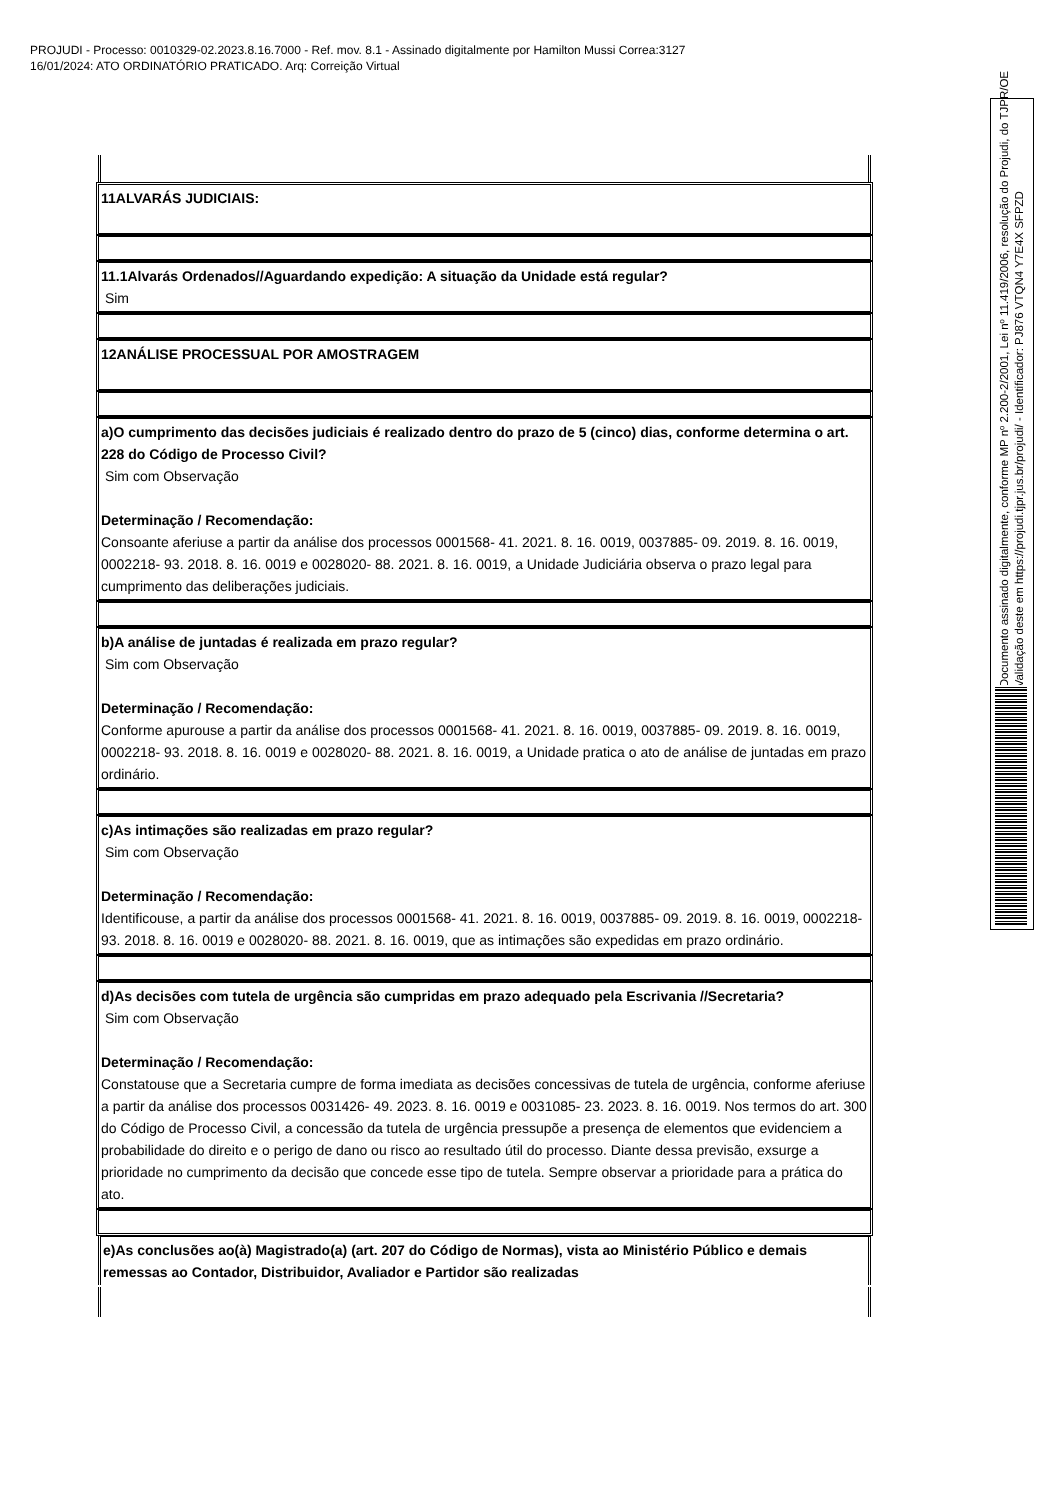PROJUDI - Processo: 0010329-02.2023.8.16.7000 - Ref. mov. 8.1 - Assinado digitalmente por Hamilton Mussi Correa:3127
16/01/2024: ATO ORDINATÓRIO PRATICADO. Arq: Correição Virtual
| 11ALVARÁS JUDICIAIS: |
| 11.1Alvarás Ordenados//Aguardando expedição: A situação da Unidade está regular? Sim |
| 12ANÁLISE PROCESSUAL POR AMOSTRAGEM |
| a)O cumprimento das decisões judiciais é realizado dentro do prazo de 5 (cinco) dias, conforme determina o art. 228 do Código de Processo Civil? Sim com Observação Determinação / Recomendação: Consoante aferiuse a partir da análise dos processos 0001568- 41. 2021. 8. 16. 0019, 0037885- 09. 2019. 8. 16. 0019, 0002218- 93. 2018. 8. 16. 0019 e 0028020- 88. 2021. 8. 16. 0019, a Unidade Judiciária observa o prazo legal para cumprimento das deliberações judiciais. |
| b)A análise de juntadas é realizada em prazo regular? Sim com Observação Determinação / Recomendação: Conforme apurouse a partir da análise dos processos 0001568- 41. 2021. 8. 16. 0019, 0037885- 09. 2019. 8. 16. 0019, 0002218- 93. 2018. 8. 16. 0019 e 0028020- 88. 2021. 8. 16. 0019, a Unidade pratica o ato de análise de juntadas em prazo ordinário. |
| c)As intimações são realizadas em prazo regular? Sim com Observação Determinação / Recomendação: Identificouse, a partir da análise dos processos 0001568- 41. 2021. 8. 16. 0019, 0037885- 09. 2019. 8. 16. 0019, 0002218- 93. 2018. 8. 16. 0019 e 0028020- 88. 2021. 8. 16. 0019, que as intimações são expedidas em prazo ordinário. |
| d)As decisões com tutela de urgência são cumpridas em prazo adequado pela Escrivania //Secretaria? Sim com Observação Determinação / Recomendação: Constatouse que a Secretaria cumpre de forma imediata as decisões concessivas de tutela de urgência, conforme aferiuse a partir da análise dos processos 0031426- 49. 2023. 8. 16. 0019 e 0031085- 23. 2023. 8. 16. 0019. Nos termos do art. 300 do Código de Processo Civil, a concessão da tutela de urgência pressupõe a presença de elementos que evidenciem a probabilidade do direito e o perigo de dano ou risco ao resultado útil do processo. Diante dessa previsão, exsurge a prioridade no cumprimento da decisão que concede esse tipo de tutela. Sempre observar a prioridade para a prática do ato. |
| e)As conclusões ao(à) Magistrado(a) (art. 207 do Código de Normas), vista ao Ministério Público e demais remessas ao Contador, Distribuidor, Avaliador e Partidor são realizadas |
Documento assinado digitalmente, conforme MP nº 2.200-2/2001, Lei nº 11.419/2006, resolução do Projudi, do TJPR/OE
Validação deste em https://projudi.tjpr.jus.br/projudi/ - Identificador: PJ876 VTQN4 Y7E4X SFPZD